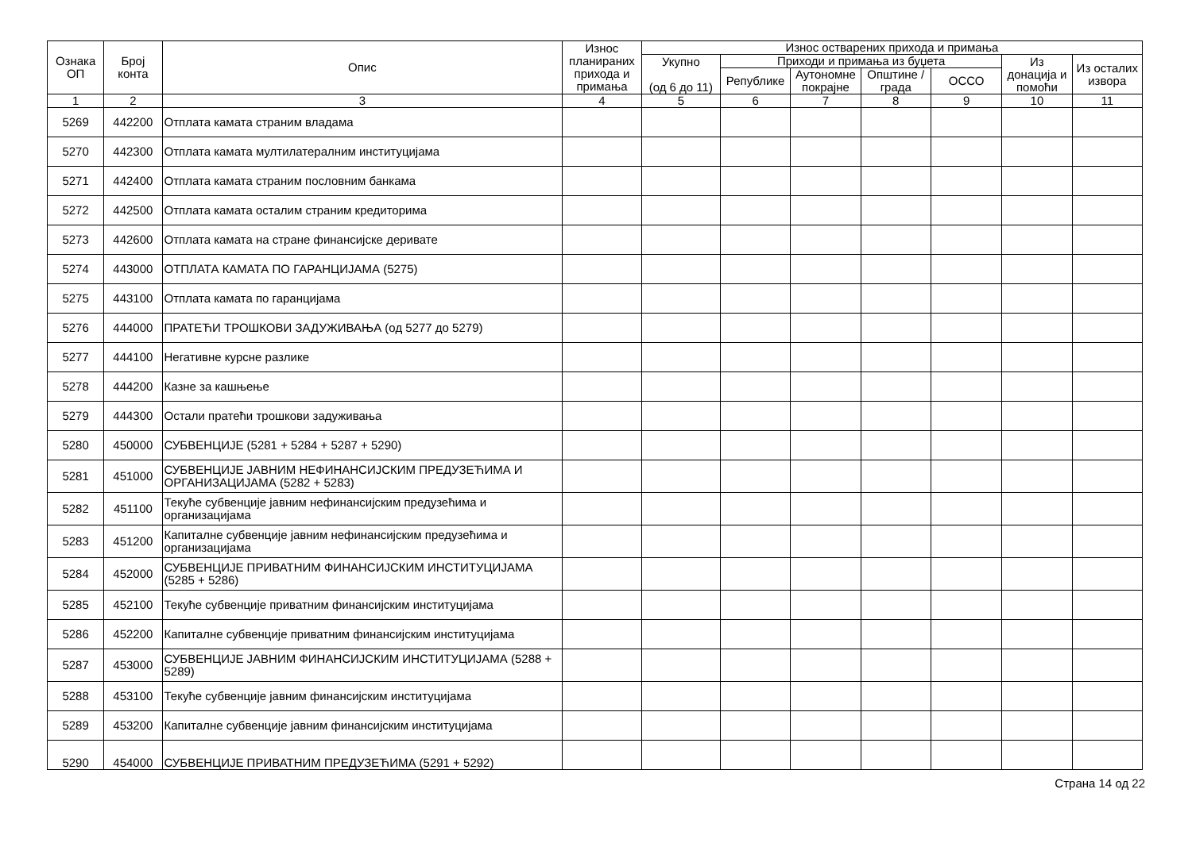| Ознака ОП | Број конта | Опис | Износ планираних прихода и примања | Износ остварених прихода и примања | | | | | | |
| --- | --- | --- | --- | --- | --- | --- | --- | --- | --- | --- |
| | | | | Укупно (од 6 до 11) | Приходи и примања из буџета | | | | Из донација и помоћи | Из осталих извора |
| | | | | | Републике | Аутономне покрајне | Општине / града | ОССО | | |
| 1 | 2 | 3 | 4 | 5 | 6 | 7 | 8 | 9 | 10 | 11 |
| 5269 | 442200 | Отплата камата страним владама | | | | | | | | |
| 5270 | 442300 | Отплата камата мултилатералним институцијама | | | | | | | | |
| 5271 | 442400 | Отплата камата страним пословним банкама | | | | | | | | |
| 5272 | 442500 | Отплата камата осталим страним кредиторима | | | | | | | | |
| 5273 | 442600 | Отплата камата на стране финансијске деривате | | | | | | | | |
| 5274 | 443000 | ОТПЛАТА КАМАТА ПО ГАРАНЦИЈАМА (5275) | | | | | | | | |
| 5275 | 443100 | Отплата камата по гаранцијама | | | | | | | | |
| 5276 | 444000 | ПРАТЕЋИ ТРОШКОВИ ЗАДУЖИВАЊА (од 5277 до 5279) | | | | | | | | |
| 5277 | 444100 | Негативне курсне разлике | | | | | | | | |
| 5278 | 444200 | Казне за кашњење | | | | | | | | |
| 5279 | 444300 | Остали пратећи трошкови задуживања | | | | | | | | |
| 5280 | 450000 | СУБВЕНЦИЈЕ (5281 + 5284 + 5287 + 5290) | | | | | | | | |
| 5281 | 451000 | СУБВЕНЦИЈЕ ЈАВНИМ НЕФИНАНСИЈСКИМ ПРЕДУЗЕЋИМА И ОРГАНИЗАЦИЈАМА (5282 + 5283) | | | | | | | | |
| 5282 | 451100 | Текуће субвенције јавним нефинансијским предузећима и организацијама | | | | | | | | |
| 5283 | 451200 | Капиталне субвенције јавним нефинансијским предузећима и организацијама | | | | | | | | |
| 5284 | 452000 | СУБВЕНЦИЈЕ ПРИВАТНИМ ФИНАНСИЈСКИМ ИНСТИТУЦИЈАМА (5285 + 5286) | | | | | | | | |
| 5285 | 452100 | Текуће субвенције приватним финансијским институцијама | | | | | | | | |
| 5286 | 452200 | Капиталне субвенције приватним финансијским институцијама | | | | | | | | |
| 5287 | 453000 | СУБВЕНЦИЈЕ ЈАВНИМ ФИНАНСИЈСКИМ ИНСТИТУЦИЈАМА (5288 + 5289) | | | | | | | | |
| 5288 | 453100 | Текуће субвенције јавним финансијским институцијама | | | | | | | | |
| 5289 | 453200 | Капиталне субвенције јавним финансијским институцијама | | | | | | | | |
| 5290 | 454000 | СУБВЕНЦИЈЕ ПРИВАТНИМ ПРЕДУЗЕЋИМА (5291 + 5292) | | | | | | | | |
Страна 14 од 22